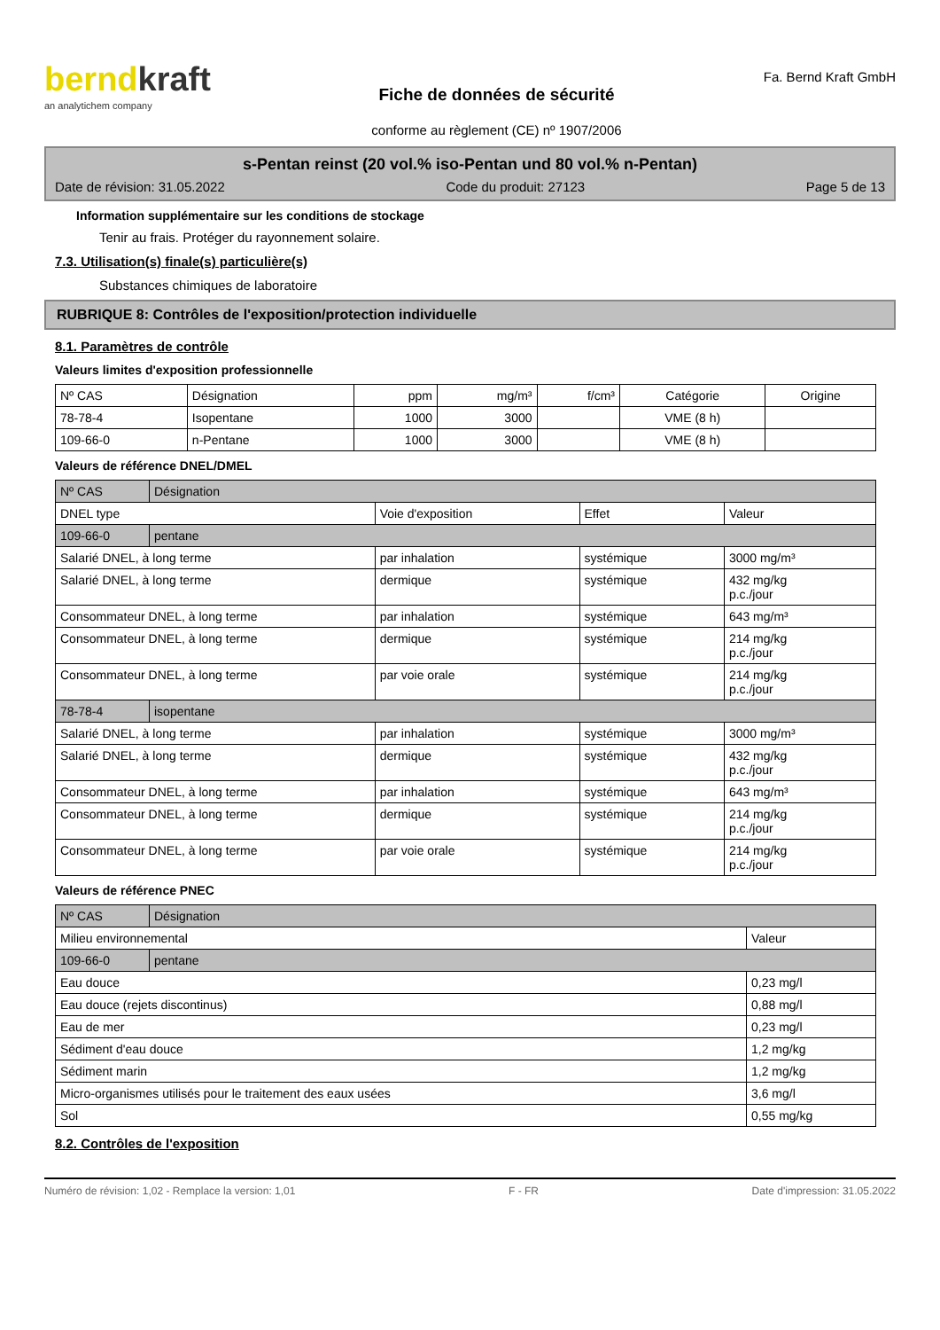berndkraft
an analytichem company
Fiche de données de sécurité
conforme au règlement (CE) nº 1907/2006
Fa. Bernd Kraft GmbH
s-Pentan reinst (20 vol.% iso-Pentan und 80 vol.% n-Pentan)
Date de révision: 31.05.2022 Code du produit: 27123 Page 5 de 13
Information supplémentaire sur les conditions de stockage
Tenir au frais. Protéger du rayonnement solaire.
7.3. Utilisation(s) finale(s) particulière(s)
Substances chimiques de laboratoire
RUBRIQUE 8: Contrôles de l'exposition/protection individuelle
8.1. Paramètres de contrôle
Valeurs limites d'exposition professionnelle
| Nº CAS | Désignation | ppm | mg/m³ | f/cm³ | Catégorie | Origine |
| --- | --- | --- | --- | --- | --- | --- |
| 78-78-4 | Isopentane | 1000 | 3000 | | VME (8 h) | |
| 109-66-0 | n-Pentane | 1000 | 3000 | | VME (8 h) | |
Valeurs de référence DNEL/DMEL
| Nº CAS | Désignation | | | |
| DNEL type | | Voie d'exposition | Effet | Valeur |
| 109-66-0 | pentane | | | |
| Salarié DNEL, à long terme | | par inhalation | systémique | 3000 mg/m³ |
| Salarié DNEL, à long terme | | dermique | systémique | 432 mg/kg p.c./jour |
| Consommateur DNEL, à long terme | | par inhalation | systémique | 643 mg/m³ |
| Consommateur DNEL, à long terme | | dermique | systémique | 214 mg/kg p.c./jour |
| Consommateur DNEL, à long terme | | par voie orale | systémique | 214 mg/kg p.c./jour |
| 78-78-4 | isopentane | | | |
| Salarié DNEL, à long terme | | par inhalation | systémique | 3000 mg/m³ |
| Salarié DNEL, à long terme | | dermique | systémique | 432 mg/kg p.c./jour |
| Consommateur DNEL, à long terme | | par inhalation | systémique | 643 mg/m³ |
| Consommateur DNEL, à long terme | | dermique | systémique | 214 mg/kg p.c./jour |
| Consommateur DNEL, à long terme | | par voie orale | systémique | 214 mg/kg p.c./jour |
Valeurs de référence PNEC
| Nº CAS | Désignation | |
| Milieu environnemental | | Valeur |
| 109-66-0 | pentane | |
| Eau douce | | 0,23 mg/l |
| Eau douce (rejets discontinus) | | 0,88 mg/l |
| Eau de mer | | 0,23 mg/l |
| Sédiment d'eau douce | | 1,2 mg/kg |
| Sédiment marin | | 1,2 mg/kg |
| Micro-organismes utilisés pour le traitement des eaux usées | | 3,6 mg/l |
| Sol | | 0,55 mg/kg |
8.2. Contrôles de l'exposition
Numéro de révision: 1,02 - Remplace la version: 1,01 F - FR Date d'impression: 31.05.2022